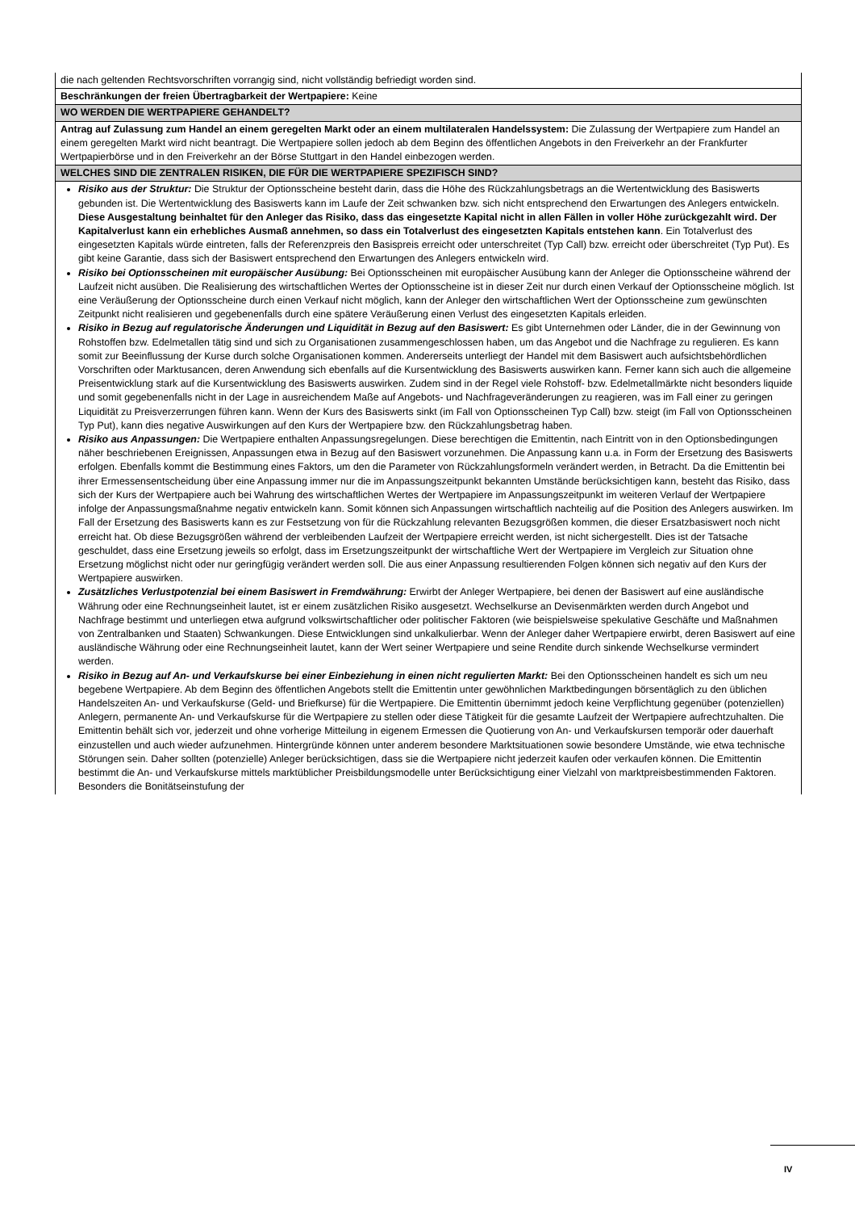| die nach geltenden Rechtsvorschriften vorrangig sind, nicht vollständig befriedigt worden sind. |
| Beschränkungen der freien Übertragbarkeit der Wertpapiere: Keine |
| WO WERDEN DIE WERTPAPIERE GEHANDELT? |
| Antrag auf Zulassung zum Handel an einem geregelten Markt oder an einem multilateralen Handelssystem: Die Zulassung der Wertpapiere zum Handel an einem geregelten Markt wird nicht beantragt. Die Wertpapiere sollen jedoch ab dem Beginn des öffentlichen Angebots in den Freiverkehr an der Frankfurter Wertpapierbörse und in den Freiverkehr an der Börse Stuttgart in den Handel einbezogen werden. |
| WELCHES SIND DIE ZENTRALEN RISIKEN, DIE FÜR DIE WERTPAPIERE SPEZIFISCH SIND? |
| Risiko aus der Struktur: Die Struktur der Optionsscheine besteht darin, dass die Höhe des Rückzahlungsbetrags an die Wertentwicklung des Basiswerts gebunden ist. Die Wertentwicklung des Basiswerts kann im Laufe der Zeit schwanken bzw. sich nicht entsprechend den Erwartungen des Anlegers entwickeln. Diese Ausgestaltung beinhaltet für den Anleger das Risiko, dass das eingesetzte Kapital nicht in allen Fällen in voller Höhe zurückgezahlt wird. Der Kapitalverlust kann ein erhebliches Ausmaß annehmen, so dass ein Totalverlust des eingesetzten Kapitals entstehen kann . Ein Totalverlust des eingesetzten Kapitals würde eintreten, falls der Referenzpreis den Basispreis erreicht oder unterschreitet (Typ Call) bzw. erreicht oder überschreitet (Typ Put). Es gibt keine Garantie, dass sich der Basiswert entsprechend den Erwartungen des Anlegers entwickeln wird. Risiko bei Optionsscheinen mit europäischer Ausübung: Bei Optionsscheinen mit europäischer Ausübung kann der Anleger die Optionsscheine während der Laufzeit nicht ausüben. Die Realisierung des wirtschaftlichen Wertes der Optionsscheine ist in dieser Zeit nur durch einen Verkauf der Optionsscheine möglich. Ist eine Veräußerung der Optionsscheine durch einen Verkauf nicht möglich, kann der Anleger den wirtschaftlichen Wert der Optionsscheine zum gewünschten Zeitpunkt nicht realisieren und gegebenenfalls durch eine spätere Veräußerung einen Verlust des eingesetzten Kapitals erleiden. Risiko in Bezug auf regulatorische Änderungen und Liquidität in Bezug auf den Basiswert: Es gibt Unternehmen oder Länder, die in der Gewinnung von Rohstoffen bzw. Edelmetallen tätig sind und sich zu Organisationen zusammengeschlossen haben, um das Angebot und die Nachfrage zu regulieren. Es kann somit zur Beeinflussung der Kurse durch solche Organisationen kommen. Andererseits unterliegt der Handel mit dem Basiswert auch aufsichtsbehördlichen Vorschriften oder Marktusancen, deren Anwendung sich ebenfalls auf die Kursentwicklung des Basiswerts auswirken kann. Ferner kann sich auch die allgemeine Preisentwicklung stark auf die Kursentwicklung des Basiswerts auswirken. Zudem sind in der Regel viele Rohstoff- bzw. Edelmetallmärkte nicht besonders liquide und somit gegebenenfalls nicht in der Lage in ausreichendem Maße auf Angebots- und Nachfrageveränderungen zu reagieren, was im Fall einer zu geringen Liquidität zu Preisverzerrungen führen kann. Wenn der Kurs des Basiswerts sinkt (im Fall von Optionsscheinen Typ Call) bzw. steigt (im Fall von Optionsscheinen Typ Put), kann dies negative Auswirkungen auf den Kurs der Wertpapiere bzw. den Rückzahlungsbetrag haben. Risiko aus Anpassungen: Die Wertpapiere enthalten Anpassungsregelungen. Diese berechtigen die Emittentin, nach Eintritt von in den Optionsbedingungen näher beschriebenen Ereignissen, Anpassungen etwa in Bezug auf den Basiswert vorzunehmen. Die Anpassung kann u.a. in Form der Ersetzung des Basiswerts erfolgen. Ebenfalls kommt die Bestimmung eines Faktors, um den die Parameter von Rückzahlungsformeln verändert werden, in Betracht. Da die Emittentin bei ihrer Ermessensentscheidung über eine Anpassung immer nur die im Anpassungszeitpunkt bekannten Umstände berücksichtigen kann, besteht das Risiko, dass sich der Kurs der Wertpapiere auch bei Wahrung des wirtschaftlichen Wertes der Wertpapiere im Anpassungszeitpunkt im weiteren Verlauf der Wertpapiere infolge der Anpassungsmaßnahme negativ entwickeln kann. Somit können sich Anpassungen wirtschaftlich nachteilig auf die Position des Anlegers auswirken. Im Fall der Ersetzung des Basiswerts kann es zur Festsetzung von für die Rückzahlung relevanten Bezugsgrößen kommen, die dieser Ersatzbasiswert noch nicht erreicht hat. Ob diese Bezugsgrößen während der verbleibenden Laufzeit der Wertpapiere erreicht werden, ist nicht sichergestellt. Dies ist der Tatsache geschuldet, dass eine Ersetzung jeweils so erfolgt, dass im Ersetzungszeitpunkt der wirtschaftliche Wert der Wertpapiere im Vergleich zur Situation ohne Ersetzung möglichst nicht oder nur geringfügig verändert werden soll. Die aus einer Anpassung resultierenden Folgen können sich negativ auf den Kurs der Wertpapiere auswirken. Zusätzliches Verlustpotenzial bei einem Basiswert in Fremdwährung: Erwirbt der Anleger Wertpapiere, bei denen der Basiswert auf eine ausländische Währung oder eine Rechnungseinheit lautet, ist er einem zusätzlichen Risiko ausgesetzt. Wechselkurse an Devisenmärkten werden durch Angebot und Nachfrage bestimmt und unterliegen etwa aufgrund volkswirtschaftlicher oder politischer Faktoren (wie beispielsweise spekulative Geschäfte und Maßnahmen von Zentralbanken und Staaten) Schwankungen. Diese Entwicklungen sind unkalkulierbar. Wenn der Anleger daher Wertpapiere erwirbt, deren Basiswert auf eine ausländische Währung oder eine Rechnungseinheit lautet, kann der Wert seiner Wertpapiere und seine Rendite durch sinkende Wechselkurse vermindert werden. Risiko in Bezug auf An- und Verkaufskurse bei einer Einbeziehung in einen nicht regulierten Markt: Bei den Optionsscheinen handelt es sich um neu begebene Wertpapiere. Ab dem Beginn des öffentlichen Angebots stellt die Emittentin unter gewöhnlichen Marktbedingungen börsentäglich zu den üblichen Handelszeiten An- und Verkaufskurse (Geld- und Briefkurse) für die Wertpapiere. Die Emittentin übernimmt jedoch keine Verpflichtung gegenüber (potenziellen) Anlegern, permanente An- und Verkaufskurse für die Wertpapiere zu stellen oder diese Tätigkeit für die gesamte Laufzeit der Wertpapiere aufrechtzuhalten. Die Emittentin behält sich vor, jederzeit und ohne vorherige Mitteilung in eigenem Ermessen die Quotierung von An- und Verkaufskursen temporär oder dauerhaft einzustellen und auch wieder aufzunehmen. Hintergründe können unter anderem besondere Marktsituationen sowie besondere Umstände, wie etwa technische Störungen sein. Daher sollten (potenzielle) Anleger berücksichtigen, dass sie die Wertpapiere nicht jederzeit kaufen oder verkaufen können. Die Emittentin bestimmt die An- und Verkaufskurse mittels marktüblicher Preisbildungsmodelle unter Berücksichtigung einer Vielzahl von marktpreisbestimmenden Faktoren. Besonders die Bonitätseinstufung der |
IV